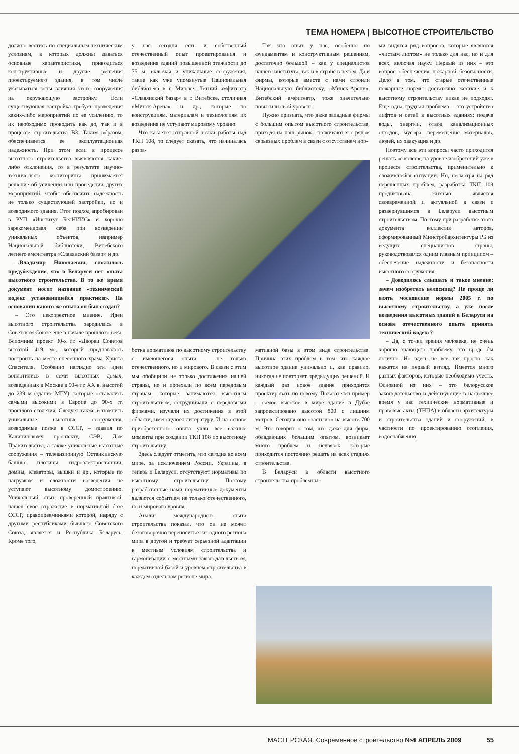ТЕМА НОМЕРА | ВЫСОТНОЕ СТРОИТЕЛЬСТВО
должно вестись по специальным техническим условиям, в которых должны даваться основные характеристики, приводиться конструктивные и другие решения проектируемого здания, в том числе указываться зоны влияния этого сооружения на окружающую застройку. Если существующая застройка требует проведения каких-либо мероприятий по ее усилению, то их необходимо проводить как до, так и в процессе строительства ВЗ. Таким образом, обеспечивается ее эксплуатационная надежность. При этом если в процессе высотного строительства выявляются какие-либо отклонения, то в результате научно-технического мониторинга принимается решение об усилении или проведении других мероприятий, чтобы обеспечить надежность не только существующей застройки, но и возводимого здания. Этот подход апробирован в РУП «Институт БелНИИС» и хорошо зарекомендовал себя при возведении уникальных объектов, например Национальной библиотеки, Витебского летнего амфитеатра «Славянский базар» и др.
–,Владимир Николаевич, сложилось предубеждение, что в Беларуси нет опыта высотного строительства. В то же время документ носит название «технический кодекс установившейся практики». На основании какого же опыта он был создан?
– Это некорректное мнение. Идеи высотного строительства зародились в Советском Союзе еще в начале прошлого века. Вспомним проект 30-х гг. «Дворец Советов высотой 419 м», который предлагалось построить на месте снесенного храма Христа Спасителя. Особенно наглядно эти идеи воплотились в семи высотных домах, возведенных в Москве в 50-е гг. XX в. высотой до 239 м (здание МГУ), которые оставались самыми высокими в Европе до 90-х гг. прошлого столетия. Следует также вспомнить уникальные высотные сооружения, возводимые позже в СССР, – здания по Калининскому проспекту, СЭВ, Дом Правительства, а также уникальные высотные сооружения – телевизионную Останкинскую башню, плотины гидроэлектростанции, домны, элеваторы, вышки и др., которые по нагрузкам и сложности возведения не уступают высотному домостроению. Уникальный опыт, проверенный практикой, нашел свое отражение в нормативной базе СССР, правопреемниками которой, наряду с другими республиками бывшего Советского Союза, является и Республика Беларусь. Кроме того,
у нас сегодня есть и собственный отечественный опыт проектирования и возведения зданий повышенной этажности до 75 м, включая и уникальные сооружения, такие как уже упомянутые Национальная библиотека в г. Минске, Летний амфитеатр «Славянский базар» в г. Витебске, столичная «Минск-Арена» и др., которые по конструкциям, материалам и технологиям их возведения не уступают мировому уровню.
Что касается отправной точки работы над ТКП 108, то следует сказать, что начиналась разра-
Так что опыт у нас, особенно по фундаментам и конструктивным решениям, достаточно большой – как у специалистов нашего института, так и в стране в целом. Да и фирмы, которые вместе с нами строили Национальную библиотеку, «Минск-Арену», Витебский амфитеатр, тоже значительно повысили свой уровень.
Нужно признать, что даже западные фирмы с большим опытом высотного строительства, приходя на наш рынок, сталкиваются с рядом серьезных проблем в связи с отсутствием нор-
ботка нормативов по высотному строительству с имеющегося опыта – не только отечественного, но и мирового. В связи с этим мы обобщили не только достижения нашей страны, но и проехали по всем передовым странам, которые занимаются высотным строительством, сотрудничали с передовыми фирмами, изучали их достижения в этой области, имеющуюся литературу. И на основе приобретенного опыта учли все важные моменты при создании ТКП 108 по высотному строительству.
Здесь следует отметить, что сегодня во всем мире, за исключением России, Украины, а теперь и Беларуси, отсутствуют нормативы по высотному строительству. Поэтому разработанные нами нормативные документы являются событием не только отечественного, но и мирового уровня.
Анализ международного опыта строительства показал, что он не может безоговорочно переноситься из одного региона мира в другой и требует серьезной адаптации к местным условиям строительства и гармонизации с местными законодательством, нормативной базой и уровнем строительства в каждом отдельном регионе мира.
мативной базы в этом виде строительства. Причина этих проблем в том, что каждое высотное здание уникально и, как правило, никогда не повторяет предыдущих решений. И каждый раз новое здание приходится проектировать по-новому. Показателен пример – самое высокое в мире здание в Дубае запроектировано высотой 800 с лишним метров. Сегодня оно «застыло» на высоте 700 м. Это говорит о том, что даже для фирм, обладающих большим опытом, возникает много проблем и неувязок, которые приходится постоянно решать на всех стадиях строительства.
В Беларуси в области высотного строительства проблемны-
ми видятся ряд вопросов, которые являются «чистым листом» не только для нас, но и для всех, включая науку. Первый из них – это вопрос обеспечения пожарной безопасности. Дело в том, что старые отечественные пожарные нормы достаточно жесткие и к высотному строительству никак не подходят. Еще одна трудная проблема – это устройство лифтов и сетей в высотных зданиях: подача воды, энергии, отвод канализационных отходов, мусора, перемещение материалов, людей, их эвакуация и др.
Поэтому все эти вопросы часто приходится решать «с колес», на уровне изобретений уже в процессе строительства, применительно к сложившейся ситуации. Но, несмотря на ряд нерешенных проблем, разработка ТКП 108 продиктована жизнью, является своевременной и актуальной в связи с развернувшимся в Беларуси высотным строительством. Поэтому при разработке этого документа коллектив авторов, сформированный Минстройархитектуры РБ из ведущих специалистов страны, руководствовался одним главным принципом – обеспечение надежности и безопасности высотного сооружения.
– Доводилось слышать и такое мнение: зачем изобретать велосипед? Не проще ли взять московские нормы 2005 г. по высотному строительству, а уже после возведения высотных зданий в Беларуси на основе отечественного опыта принять технический кодекс?
– Да, с точки зрения человека, не очень хорошо знающего проблему, это вроде бы логично. Но здесь не все так просто, как кажется на первый взгляд. Имеется много разных факторов, которые необходимо учесть. Основной из них – это белорусское законодательство и действующие в настоящее время у нас технические нормативные и правовые акты (ТНПА) в области архитектуры и строительства зданий и сооружений, в частности по проектированию отопления, водоснабжения,
МАСТЕРСКАЯ. Современное строительство №4 АПРЕЛЬ 2009 55